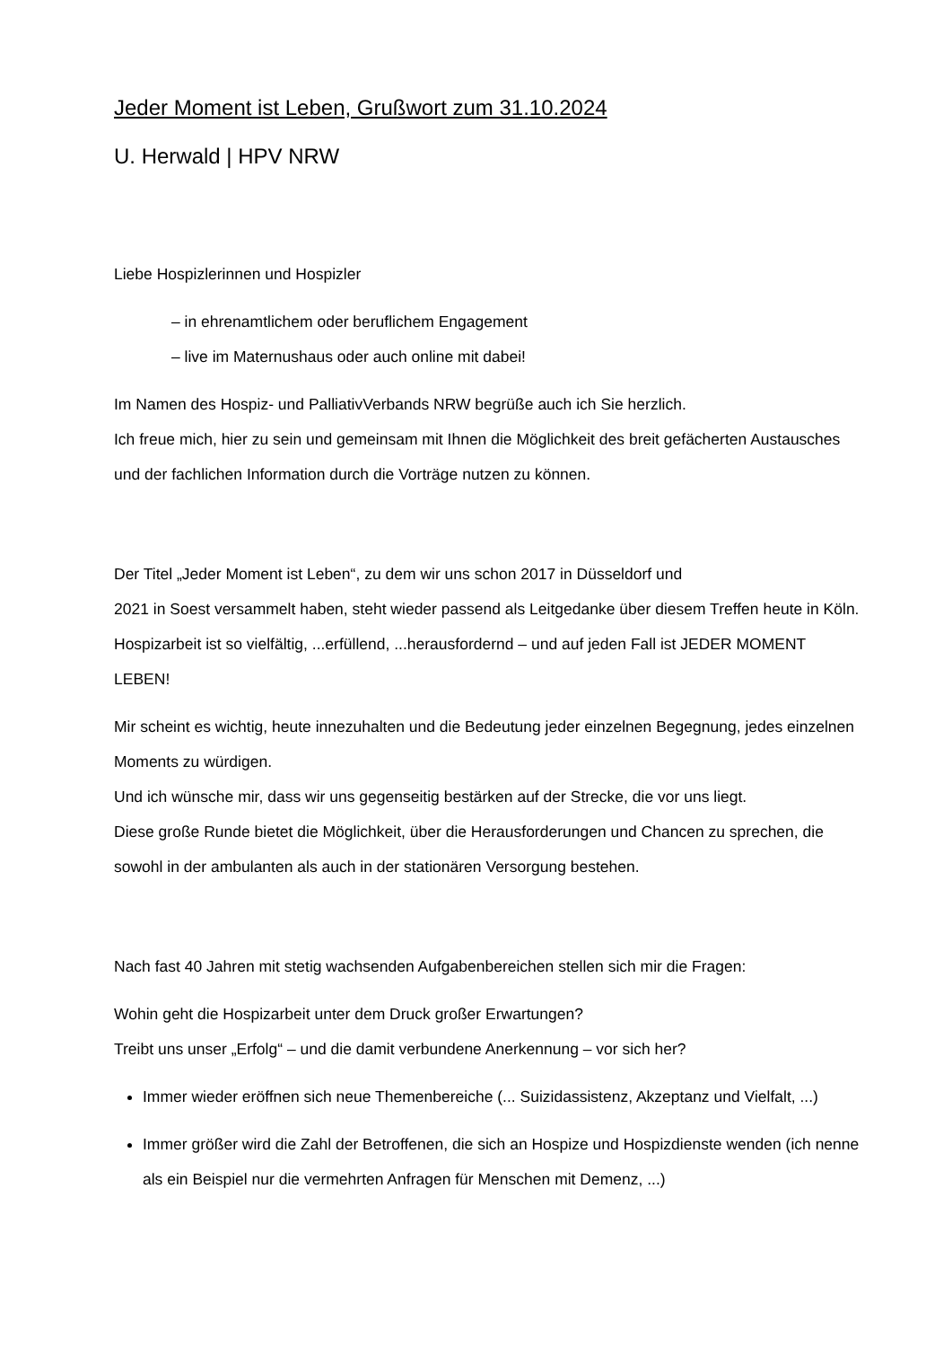Jeder Moment ist Leben, Grußwort zum 31.10.2024
U. Herwald | HPV NRW
Liebe Hospizlerinnen und Hospizler
– in ehrenamtlichem oder beruflichem Engagement
– live im Maternushaus oder auch online mit dabei!
Im Namen des Hospiz- und PalliativVerbands NRW begrüße auch ich Sie herzlich.
Ich freue mich, hier zu sein und gemeinsam mit Ihnen die Möglichkeit des breit gefächerten Austausches und der fachlichen Information durch die Vorträge nutzen zu können.
Der Titel „Jeder Moment ist Leben“, zu dem wir uns schon 2017 in Düsseldorf und
2021 in Soest versammelt haben, steht wieder passend als Leitgedanke über diesem Treffen heute in Köln. Hospizarbeit ist so vielfältig, ...erfüllend, ...herausfordernd – und auf jeden Fall ist JEDER MOMENT LEBEN!
Mir scheint es wichtig, heute innezuhalten und die Bedeutung jeder einzelnen Begegnung, jedes einzelnen Moments zu würdigen.
Und ich wünsche mir, dass wir uns gegenseitig bestärken auf der Strecke, die vor uns liegt.
Diese große Runde bietet die Möglichkeit, über die Herausforderungen und Chancen zu sprechen, die sowohl in der ambulanten als auch in der stationären Versorgung bestehen.
Nach fast 40 Jahren mit stetig wachsenden Aufgabenbereichen stellen sich mir die Fragen:
Wohin geht die Hospizarbeit unter dem Druck großer Erwartungen?
Treibt uns unser „Erfolg“ – und die damit verbundene Anerkennung – vor sich her?
Immer wieder eröffnen sich neue Themenbereiche (... Suizidassistenz, Akzeptanz und Vielfalt, ...)
Immer größer wird die Zahl der Betroffenen, die sich an Hospize und Hospizdienste wenden (ich nenne als ein Beispiel nur die vermehrten Anfragen für Menschen mit Demenz, ...)